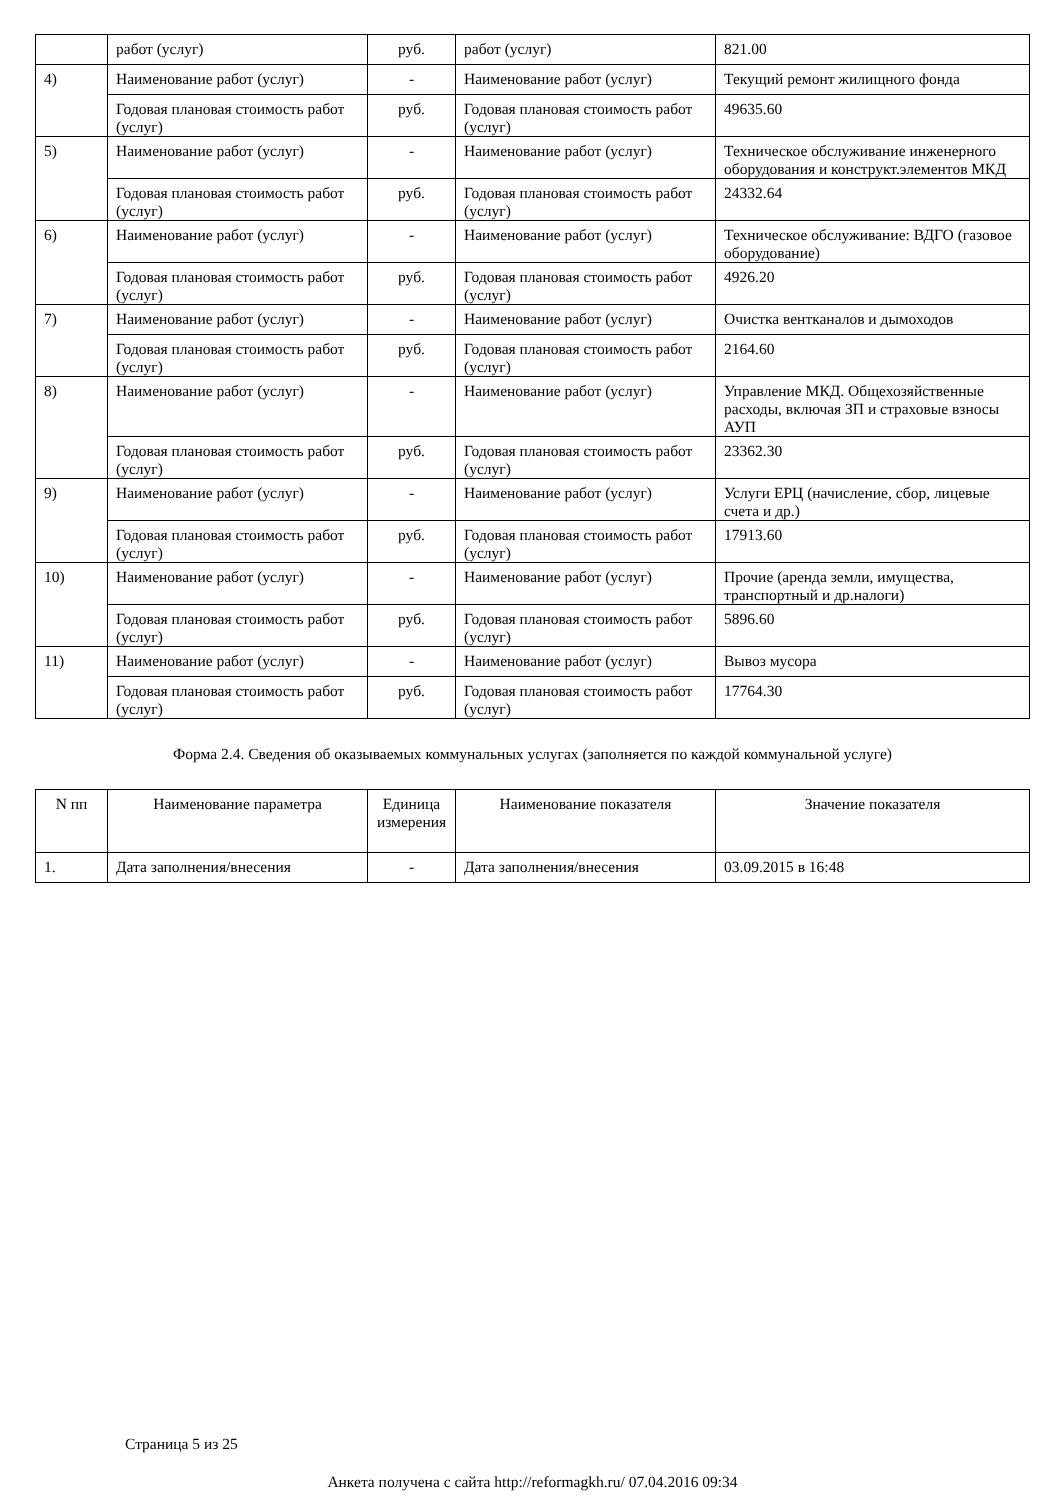| | работ (услуг) | руб. | работ (услуг) | 821.00 |
| 4) | Наименование работ (услуг) | - | Наименование работ (услуг) | Текущий ремонт жилищного фонда |
| | Годовая плановая стоимость работ (услуг) | руб. | Годовая плановая стоимость работ (услуг) | 49635.60 |
| 5) | Наименование работ (услуг) | - | Наименование работ (услуг) | Техническое обслуживание инженерного оборудования и конструкт.элементов МКД |
| | Годовая плановая стоимость работ (услуг) | руб. | Годовая плановая стоимость работ (услуг) | 24332.64 |
| 6) | Наименование работ (услуг) | - | Наименование работ (услуг) | Техническое обслуживание: ВДГО (газовое оборудование) |
| | Годовая плановая стоимость работ (услуг) | руб. | Годовая плановая стоимость работ (услуг) | 4926.20 |
| 7) | Наименование работ (услуг) | - | Наименование работ (услуг) | Очистка вентканалов и дымоходов |
| | Годовая плановая стоимость работ (услуг) | руб. | Годовая плановая стоимость работ (услуг) | 2164.60 |
| 8) | Наименование работ (услуг) | - | Наименование работ (услуг) | Управление МКД. Общехозяйственные расходы, включая ЗП и страховые взносы АУП |
| | Годовая плановая стоимость работ (услуг) | руб. | Годовая плановая стоимость работ (услуг) | 23362.30 |
| 9) | Наименование работ (услуг) | - | Наименование работ (услуг) | Услуги ЕРЦ (начисление, сбор, лицевые счета и др.) |
| | Годовая плановая стоимость работ (услуг) | руб. | Годовая плановая стоимость работ (услуг) | 17913.60 |
| 10) | Наименование работ (услуг) | - | Наименование работ (услуг) | Прочие (аренда земли, имущества, транспортный и др.налоги) |
| | Годовая плановая стоимость работ (услуг) | руб. | Годовая плановая стоимость работ (услуг) | 5896.60 |
| 11) | Наименование работ (услуг) | - | Наименование работ (услуг) | Вывоз мусора |
| | Годовая плановая стоимость работ (услуг) | руб. | Годовая плановая стоимость работ (услуг) | 17764.30 |
Форма 2.4. Сведения об оказываемых коммунальных услугах (заполняется по каждой коммунальной услуге)
| N пп | Наименование параметра | Единица измерения | Наименование показателя | Значение показателя |
| --- | --- | --- | --- | --- |
| 1. | Дата заполнения/внесения | - | Дата заполнения/внесения | 03.09.2015 в 16:48 |
Страница 5 из 25
Анкета получена с сайта http://reformagkh.ru/ 07.04.2016 09:34